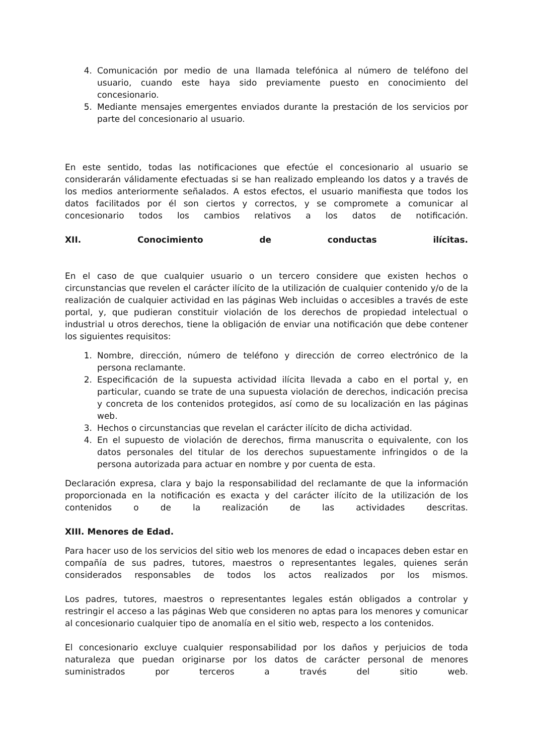4. Comunicación por medio de una llamada telefónica al número de teléfono del usuario, cuando este haya sido previamente puesto en conocimiento del concesionario.
5. Mediante mensajes emergentes enviados durante la prestación de los servicios por parte del concesionario al usuario.
En este sentido, todas las notificaciones que efectúe el concesionario al usuario se considerarán válidamente efectuadas si se han realizado empleando los datos y a través de los medios anteriormente señalados. A estos efectos, el usuario manifiesta que todos los datos facilitados por él son ciertos y correctos, y se compromete a comunicar al concesionario todos los cambios relativos a los datos de notificación.
XII. Conocimiento de conductas ilícitas.
En el caso de que cualquier usuario o un tercero considere que existen hechos o circunstancias que revelen el carácter ilícito de la utilización de cualquier contenido y/o de la realización de cualquier actividad en las páginas Web incluidas o accesibles a través de este portal, y, que pudieran constituir violación de los derechos de propiedad intelectual o industrial u otros derechos, tiene la obligación de enviar una notificación que debe contener los siguientes requisitos:
1. Nombre, dirección, número de teléfono y dirección de correo electrónico de la persona reclamante.
2. Especificación de la supuesta actividad ilícita llevada a cabo en el portal y, en particular, cuando se trate de una supuesta violación de derechos, indicación precisa y concreta de los contenidos protegidos, así como de su localización en las páginas web.
3. Hechos o circunstancias que revelan el carácter ilícito de dicha actividad.
4. En el supuesto de violación de derechos, firma manuscrita o equivalente, con los datos personales del titular de los derechos supuestamente infringidos o de la persona autorizada para actuar en nombre y por cuenta de esta.
Declaración expresa, clara y bajo la responsabilidad del reclamante de que la información proporcionada en la notificación es exacta y del carácter ilícito de la utilización de los contenidos o de la realización de las actividades descritas.
XIII. Menores de Edad.
Para hacer uso de los servicios del sitio web los menores de edad o incapaces deben estar en compañía de sus padres, tutores, maestros o representantes legales, quienes serán considerados responsables de todos los actos realizados por los mismos.
Los padres, tutores, maestros o representantes legales están obligados a controlar y restringir el acceso a las páginas Web que consideren no aptas para los menores y comunicar al concesionario cualquier tipo de anomalía en el sitio web, respecto a los contenidos.
El concesionario excluye cualquier responsabilidad por los daños y perjuicios de toda naturaleza que puedan originarse por los datos de carácter personal de menores suministrados por terceros a través del sitio web.